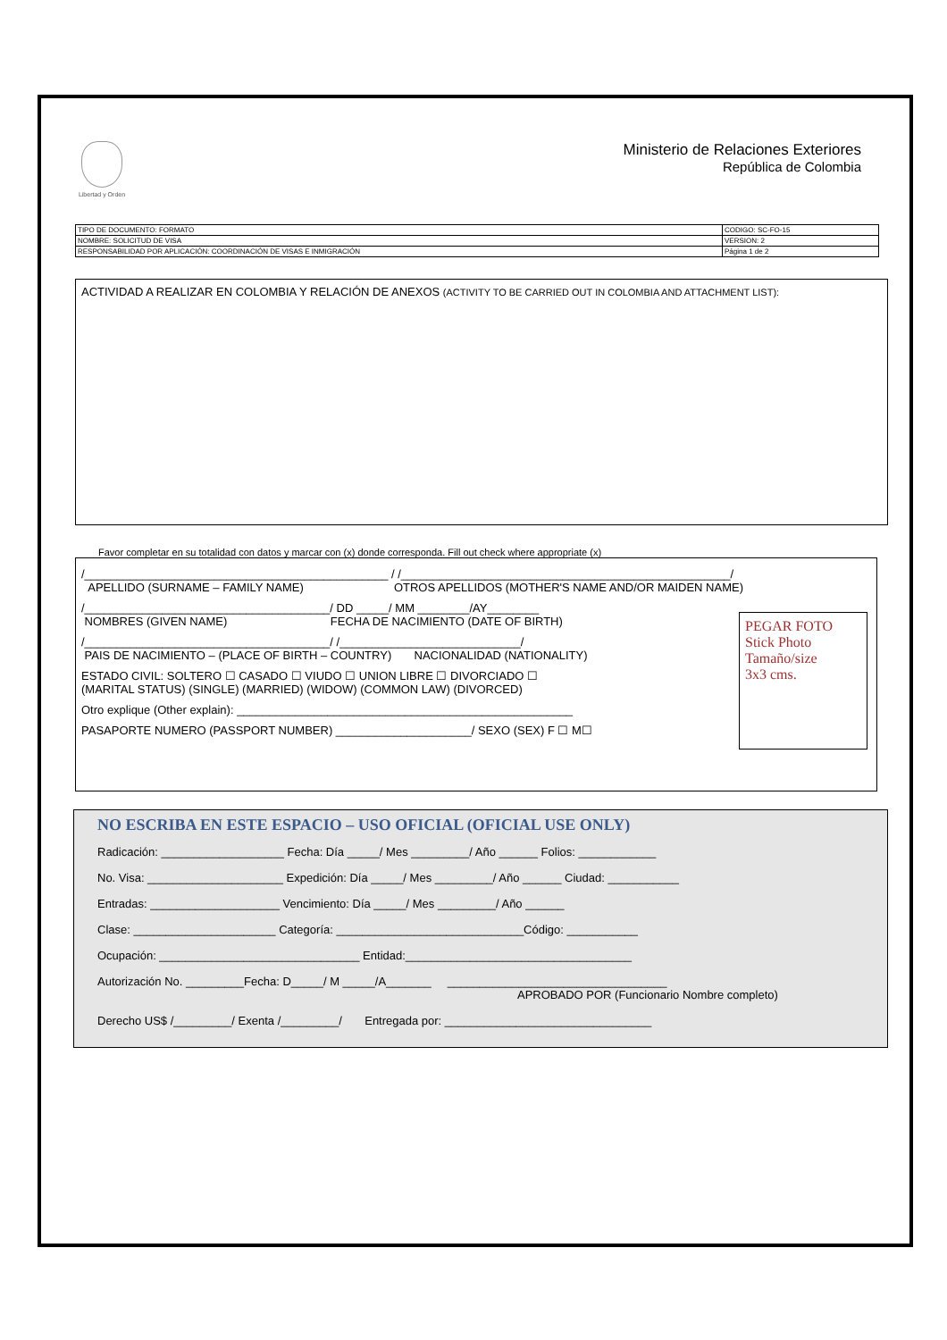Libertad y Orden
Ministerio de Relaciones Exteriores
República de Colombia
| TIPO DE DOCUMENTO: FORMATO | CODIGO: SC-FO-15 |
| NOMBRE: SOLICITUD DE VISA | VERSION: 2 |
| RESPONSABILIDAD POR APLICACIÓN: COORDINACIÓN DE VISAS E INMIGRACIÓN | Página 1 de 2 |
ACTIVIDAD A REALIZAR EN COLOMBIA Y RELACIÓN DE ANEXOS (ACTIVITY TO BE CARRIED OUT IN COLOMBIA AND ATTACHMENT LIST):
Favor completar en su totalidad con datos y marcar con (x) donde corresponda. Fill out check where appropriate (x)
/_______________________________________________ / /___________________________________________________/
APELLIDO (SURNAME – FAMILY NAME) OTROS APELLIDOS (MOTHER'S NAME AND/OR MAIDEN NAME)
/______________________________________/ DD _____/ MM ________/AY________
NOMBRES (GIVEN NAME) FECHA DE NACIMIENTO (DATE OF BIRTH)
/______________________________________/ /____________________________/
PAIS DE NACIMIENTO – (PLACE OF BIRTH – COUNTRY) NACIONALIDAD (NATIONALITY)
ESTADO CIVIL: SOLTERO ☐ CASADO ☐ VIUDO ☐ UNION LIBRE ☐ DIVORCIADO ☐
(MARITAL STATUS) (SINGLE) (MARRIED) (WIDOW) (COMMON LAW) (DIVORCED)
Otro explique (Other explain): ____________________________________________________
PASAPORTE NUMERO (PASSPORT NUMBER) _____________________/ SEXO (SEX) F ☐ M☐
PEGAR FOTO
Stick Photo
Tamaño/size
3x3 cms.
NO ESCRIBA EN ESTE ESPACIO – USO OFICIAL (OFICIAL USE ONLY)
Radicación: ___________________ Fecha: Día _____/ Mes _________/ Año ______ Folios: ____________
No. Visa: _____________________ Expedición: Día _____/ Mes _________/ Año ______ Ciudad: ___________
Entradas: ____________________ Vencimiento: Día _____/ Mes _________/ Año ______
Clase: ______________________ Categoría: _____________________________Código: ___________
Ocupación: _______________________________ Entidad:___________________________________
Autorización No. _________Fecha: D_____/ M _____/A_______ __________________________________
APROBADO POR (Funcionario Nombre completo)
Derecho US$ /_________/ Exenta /_________/ Entregada por: ________________________________